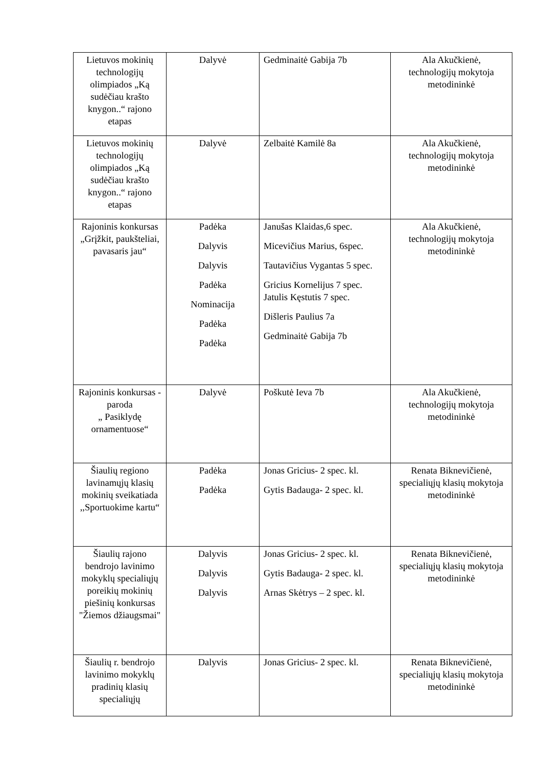| Lietuvos mokinių technologijų olimpiados „Ką sudėčiau krašto knygon..“ rajono etapas | Dalyvė | Gedminaitė Gabija 7b | Ala Akučkienė, technologijų mokytoja metodininkė |
| Lietuvos mokinių technologijų olimpiados „Ką sudėčiau krašto knygon..“ rajono etapas | Dalyvė | Zelbaitė Kamilė 8a | Ala Akučkienė, technologijų mokytoja metodininkė |
| Rajoninis konkursas „Grįžkit, paukšteliai, pavasaris jau“ | Padėka Dalyvis Dalyvis Padėka Nominacija Padėka Padėka | Janušas Klaidas,6 spec. Micevičius Marius, 6spec. Tautavičius Vygantas 5 spec. Gricius Kornelijus 7 spec. Jatulis Kęstutis 7 spec. Dišleris Paulius 7a Gedminaitė Gabija 7b | Ala Akučkienė, technologijų mokytoja metodininkė |
| Rajoninis konkursas - paroda „ Pasiklydę ornamentuose“ | Dalyvė | Poškutė Ieva 7b | Ala Akučkienė, technologijų mokytoja metodininkė |
| Šiaulių regiono lavinamųjų klasių mokinių sveikatiada ,,Sportuokime kartu“ | Padėka Padėka | Jonas Gricius- 2 spec. kl. Gytis Badauga- 2 spec. kl. | Renata Biknevičienė, specialiųjų klasių mokytoja metodininkė |
| Šiaulių rajono bendrojo lavinimo mokyklų specialiųjų poreikių mokinių piešinių konkursas "Žiemos džiaugsmai" | Dalyvis Dalyvis Dalyvis | Jonas Gricius- 2 spec. kl. Gytis Badauga- 2 spec. kl. Arnas Skėtrys – 2 spec. kl. | Renata Biknevičienė, specialiųjų klasių mokytoja metodininkė |
| Šiaulių r. bendrojo lavinimo mokyklų pradinių klasių specialiųjų | Dalyvis | Jonas Gricius- 2 spec. kl. | Renata Biknevičienė, specialiųjų klasių mokytoja metodininkė |